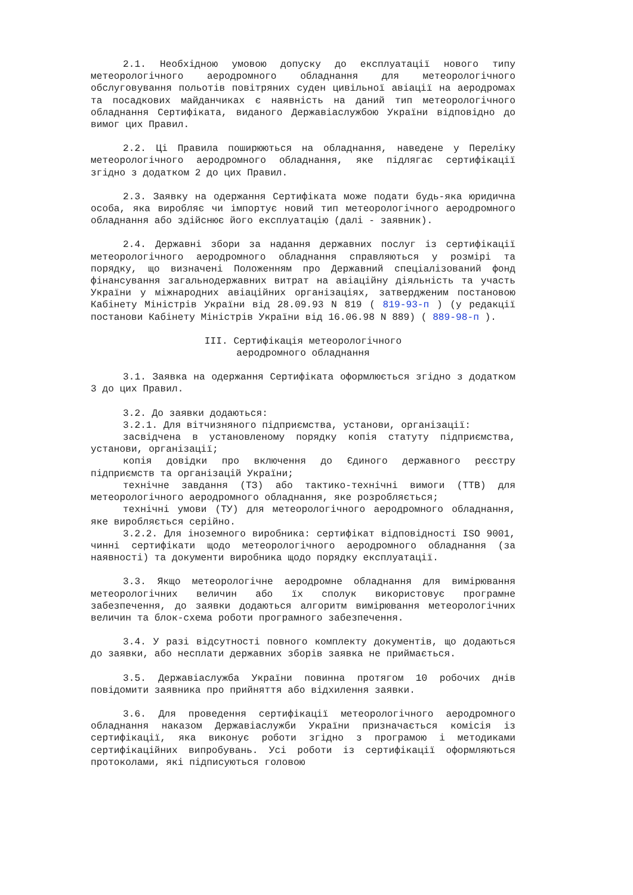2.1. Необхідною умовою допуску до експлуатації нового типу метеорологічного аеродромного обладнання для метеорологічного обслуговування польотів повітряних суден цивільної авіації на аеродромах та посадкових майданчиках є наявність на даний тип метеорологічного обладнання Сертифіката, виданого Державіаслужбою України відповідно до вимог цих Правил.
2.2. Ці Правила поширюються на обладнання, наведене у Переліку метеорологічного аеродромного обладнання, яке підлягає сертифікації згідно з додатком 2 до цих Правил.
2.3. Заявку на одержання Сертифіката може подати будь-яка юридична особа, яка виробляє чи імпортує новий тип метеорологічного аеродромного обладнання або здійснює його експлуатацію (далі - заявник).
2.4. Державні збори за надання державних послуг із сертифікації метеорологічного аеродромного обладнання справляються у розмірі та порядку, що визначені Положенням про Державний спеціалізований фонд фінансування загальнодержавних витрат на авіаційну діяльність та участь України у міжнародних авіаційних організаціях, затвердженим постановою Кабінету Міністрів України від 28.09.93 N 819 ( 819-93-п ) (у редакції постанови Кабінету Міністрів України від 16.06.98 N 889) ( 889-98-п ).
III. Сертифікація метеорологічного
аеродромного обладнання
3.1. Заявка на одержання Сертифіката оформлюється згідно з додатком 3 до цих Правил.
3.2. До заявки додаються:
3.2.1. Для вітчизняного підприємства, установи, організації:
засвідчена в установленому порядку копія статуту підприємства, установи, організації;
копія довідки про включення до Єдиного державного реєстру підприємств та організацій України;
технічне завдання (ТЗ) або тактико-технічні вимоги (ТТВ) для метеорологічного аеродромного обладнання, яке розробляється;
технічні умови (ТУ) для метеорологічного аеродромного обладнання, яке виробляється серійно.
3.2.2. Для іноземного виробника: сертифікат відповідності ISO 9001, чинні сертифікати щодо метеорологічного аеродромного обладнання (за наявності) та документи виробника щодо порядку експлуатації.
3.3. Якщо метеорологічне аеродромне обладнання для вимірювання метеорологічних величин або їх сполук використовує програмне забезпечення, до заявки додаються алгоритм вимірювання метеорологічних величин та блок-схема роботи програмного забезпечення.
3.4. У разі відсутності повного комплекту документів, що додаються до заявки, або несплати державних зборів заявка не приймається.
3.5. Державіаслужба України повинна протягом 10 робочих днів повідомити заявника про прийняття або відхилення заявки.
3.6. Для проведення сертифікації метеорологічного аеродромного обладнання наказом Державіаслужби України призначається комісія із сертифікації, яка виконує роботи згідно з програмою і методиками сертифікаційних випробувань. Усі роботи із сертифікації оформляються протоколами, які підписуються головою